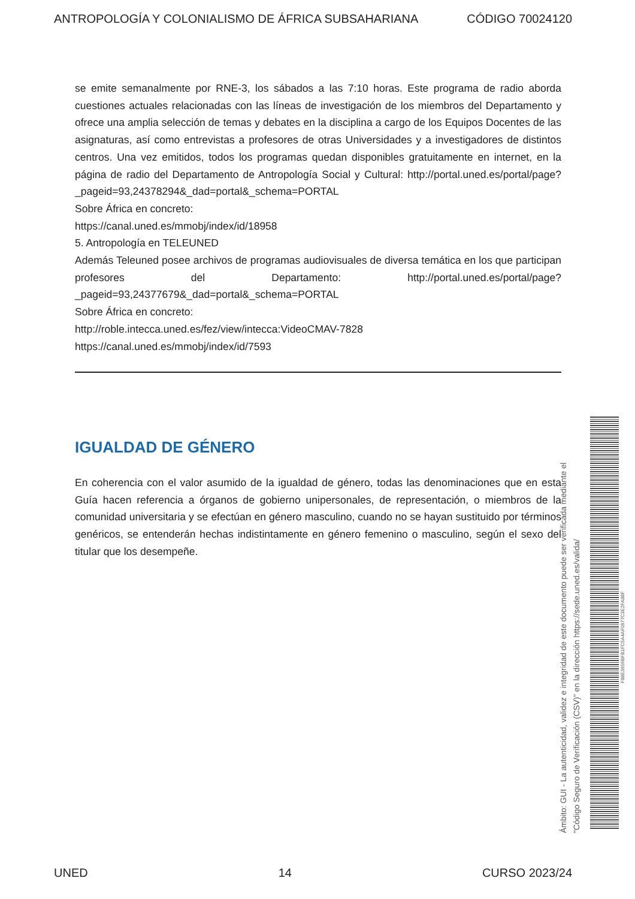ANTROPOLOGÍA Y COLONIALISMO DE ÁFRICA SUBSAHARIANA CÓDIGO 70024120
se emite semanalmente por RNE-3, los sábados a las 7:10 horas. Este programa de radio aborda cuestiones actuales relacionadas con las líneas de investigación de los miembros del Departamento y ofrece una amplia selección de temas y debates en la disciplina a cargo de los Equipos Docentes de las asignaturas, así como entrevistas a profesores de otras Universidades y a investigadores de distintos centros. Una vez emitidos, todos los programas quedan disponibles gratuitamente en internet, en la página de radio del Departamento de Antropología Social y Cultural: http://portal.uned.es/portal/page?_pageid=93,24378294&_dad=portal&_schema=PORTAL
Sobre África en concreto:
https://canal.uned.es/mmobj/index/id/18958
5. Antropología en TELEUNED
Además Teleuned posee archivos de programas audiovisuales de diversa temática en los que participan profesores del Departamento: http://portal.uned.es/portal/page?_pageid=93,24377679&_dad=portal&_schema=PORTAL
Sobre África en concreto:
http://roble.intecca.uned.es/fez/view/intecca:VideoCMAV-7828
https://canal.uned.es/mmobj/index/id/7593
IGUALDAD DE GÉNERO
En coherencia con el valor asumido de la igualdad de género, todas las denominaciones que en esta Guía hacen referencia a órganos de gobierno unipersonales, de representación, o miembros de la comunidad universitaria y se efectúan en género masculino, cuando no se hayan sustituido por términos genéricos, se entenderán hechas indistintamente en género femenino o masculino, según el sexo del titular que los desempeñe.
Ámbito: GUI - La autenticidad, validez e integridad de este documento puede ser verificada mediante el
"Código Seguro de Verificación (CSV)" en la dirección https://sede.uned.es/valida/
F88E3956BFB1FC5A4AF0977C3E2FA88F
UNED 14 CURSO 2023/24